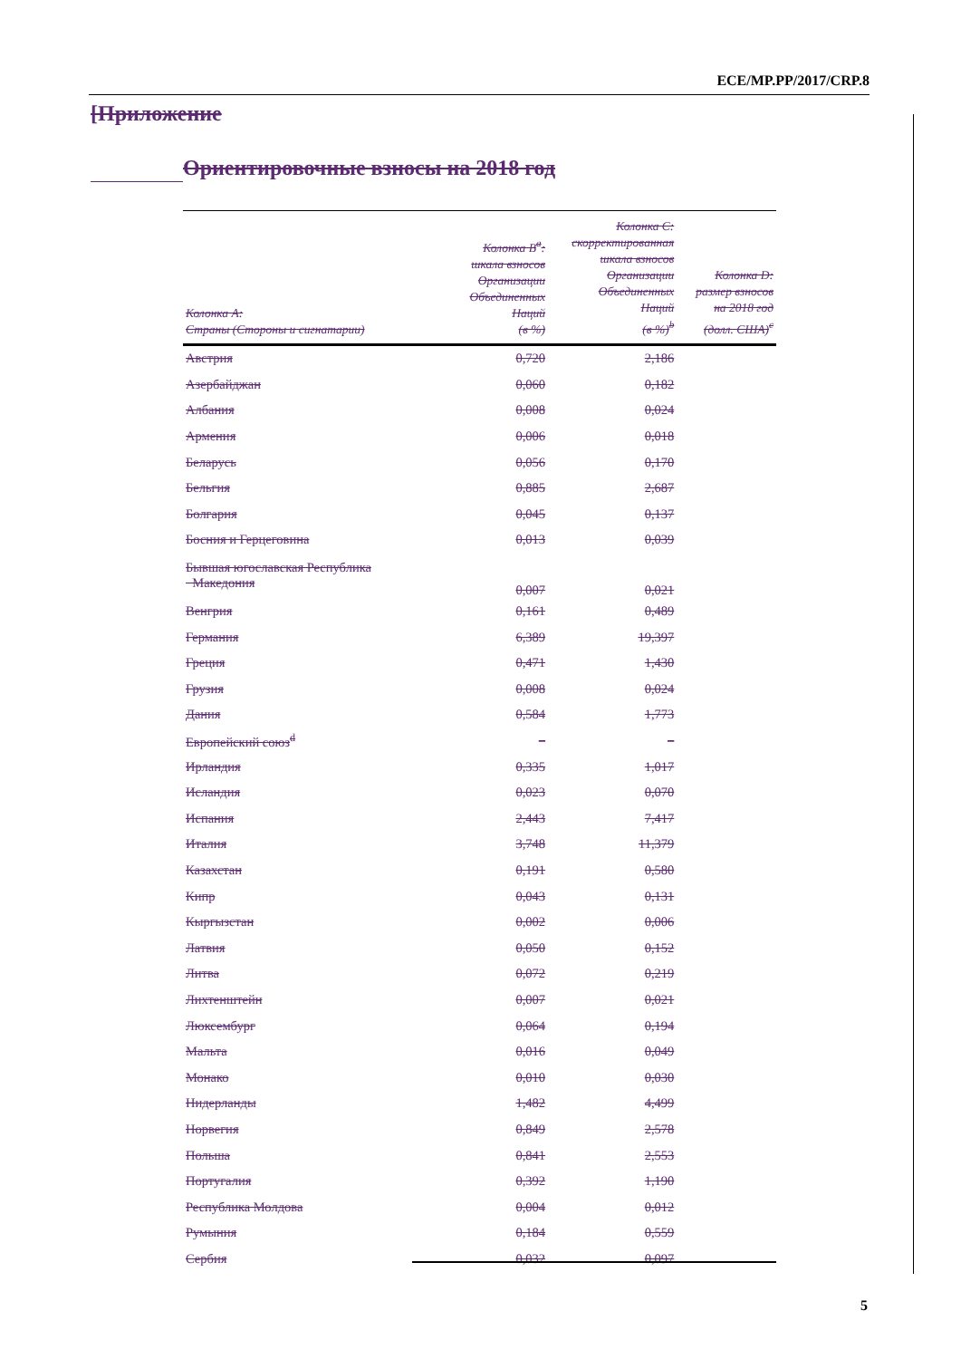ECE/MP.PP/2017/CRP.8
[Приложение
Ориентировочные взносы на 2018 год
| Колонка A: Страны (Стороны и сигнатарии) | Колонка B<sup>a</sup>: шкала взносов Организации Объединенных Наций (в %) | Колонка C: скорректированная шкала взносов Организации Объединенных Наций (в %)<sup>b</sup> | Колонка D: размер взносов на 2018 год (долл. США)<sup>c</sup> |
| --- | --- | --- | --- |
| Австрия | 0,720 | 2,186 | |
| Азербайджан | 0,060 | 0,182 | |
| Албания | 0,008 | 0,024 | |
| Армения | 0,006 | 0,018 | |
| Беларусь | 0,056 | 0,170 | |
| Бельгия | 0,885 | 2,687 | |
| Болгария | 0,045 | 0,137 | |
| Босния и Герцеговина | 0,013 | 0,039 | |
| Бывшая югославская Республика Македония | 0,007 | 0,021 | |
| Венгрия | 0,161 | 0,489 | |
| Германия | 6,389 | 19,397 | |
| Греция | 0,471 | 1,430 | |
| Грузия | 0,008 | 0,024 | |
| Дания | 0,584 | 1,773 | |
| Европейский союз<sup>d</sup> | – | – | |
| Ирландия | 0,335 | 1,017 | |
| Исландия | 0,023 | 0,070 | |
| Испания | 2,443 | 7,417 | |
| Италия | 3,748 | 11,379 | |
| Казахстан | 0,191 | 0,580 | |
| Кипр | 0,043 | 0,131 | |
| Кыргызстан | 0,002 | 0,006 | |
| Латвия | 0,050 | 0,152 | |
| Литва | 0,072 | 0,219 | |
| Лихтенштейн | 0,007 | 0,021 | |
| Люксембург | 0,064 | 0,194 | |
| Мальта | 0,016 | 0,049 | |
| Монако | 0,010 | 0,030 | |
| Нидерланды | 1,482 | 4,499 | |
| Норвегия | 0,849 | 2,578 | |
| Польша | 0,841 | 2,553 | |
| Португалия | 0,392 | 1,190 | |
| Республика Молдова | 0,004 | 0,012 | |
| Румыния | 0,184 | 0,559 | |
| Сербия | 0,032 | 0,097 | |
5